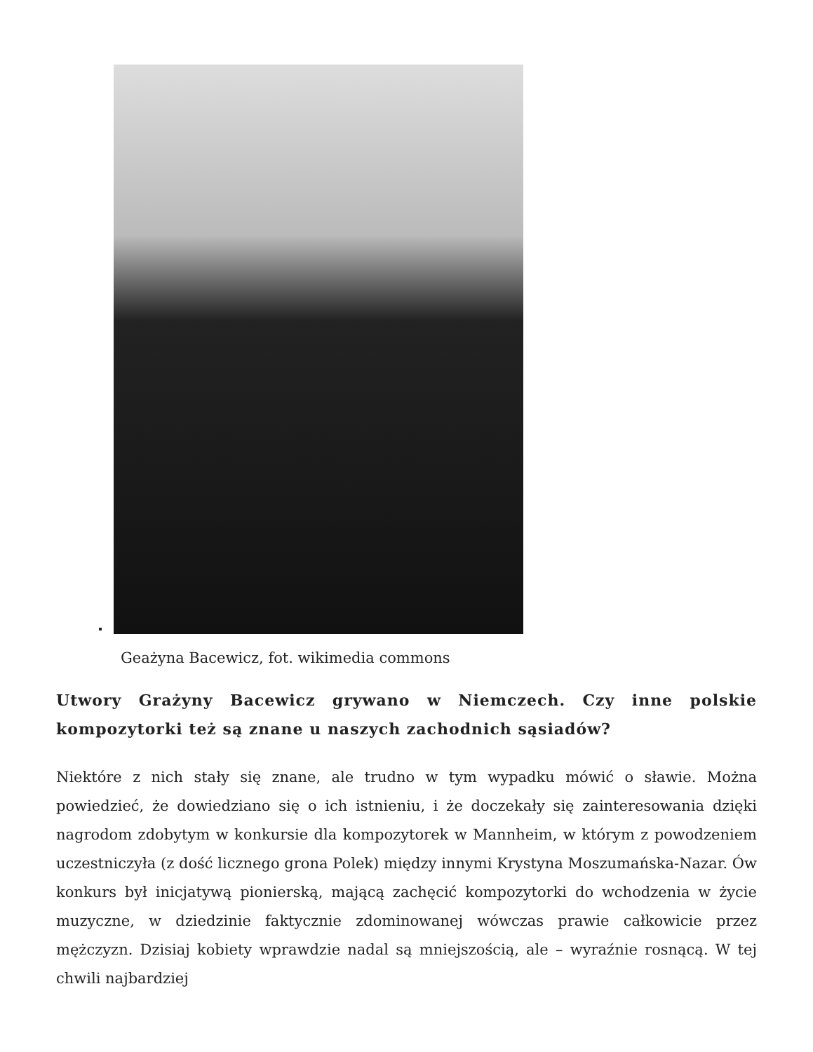Geażyna Bacewicz, fot. wikimedia commons
Utwory Grażyny Bacewicz grywano w Niemczech. Czy inne polskie kompozytorki też są znane u naszych zachodnich sąsiadów?
Niektóre z nich stały się znane, ale trudno w tym wypadku mówić o sławie. Można powiedzieć, że dowiedziano się o ich istnieniu, i że doczekały się zainteresowania dzięki nagrodom zdobytym w konkursie dla kompozytorek w Mannheim, w którym z powodzeniem uczestniczyła (z dość licznego grona Polek) między innymi Krystyna Moszumańska-Nazar. Ów konkurs był inicjatywą pionierską, mającą zachęcić kompozytorki do wchodzenia w życie muzyczne, w dziedzinie faktycznie zdominowanej wówczas prawie całkowicie przez mężczyzn. Dzisiaj kobiety wprawdzie nadal są mniejszością, ale – wyraźnie rosnącą. W tej chwili najbardziej